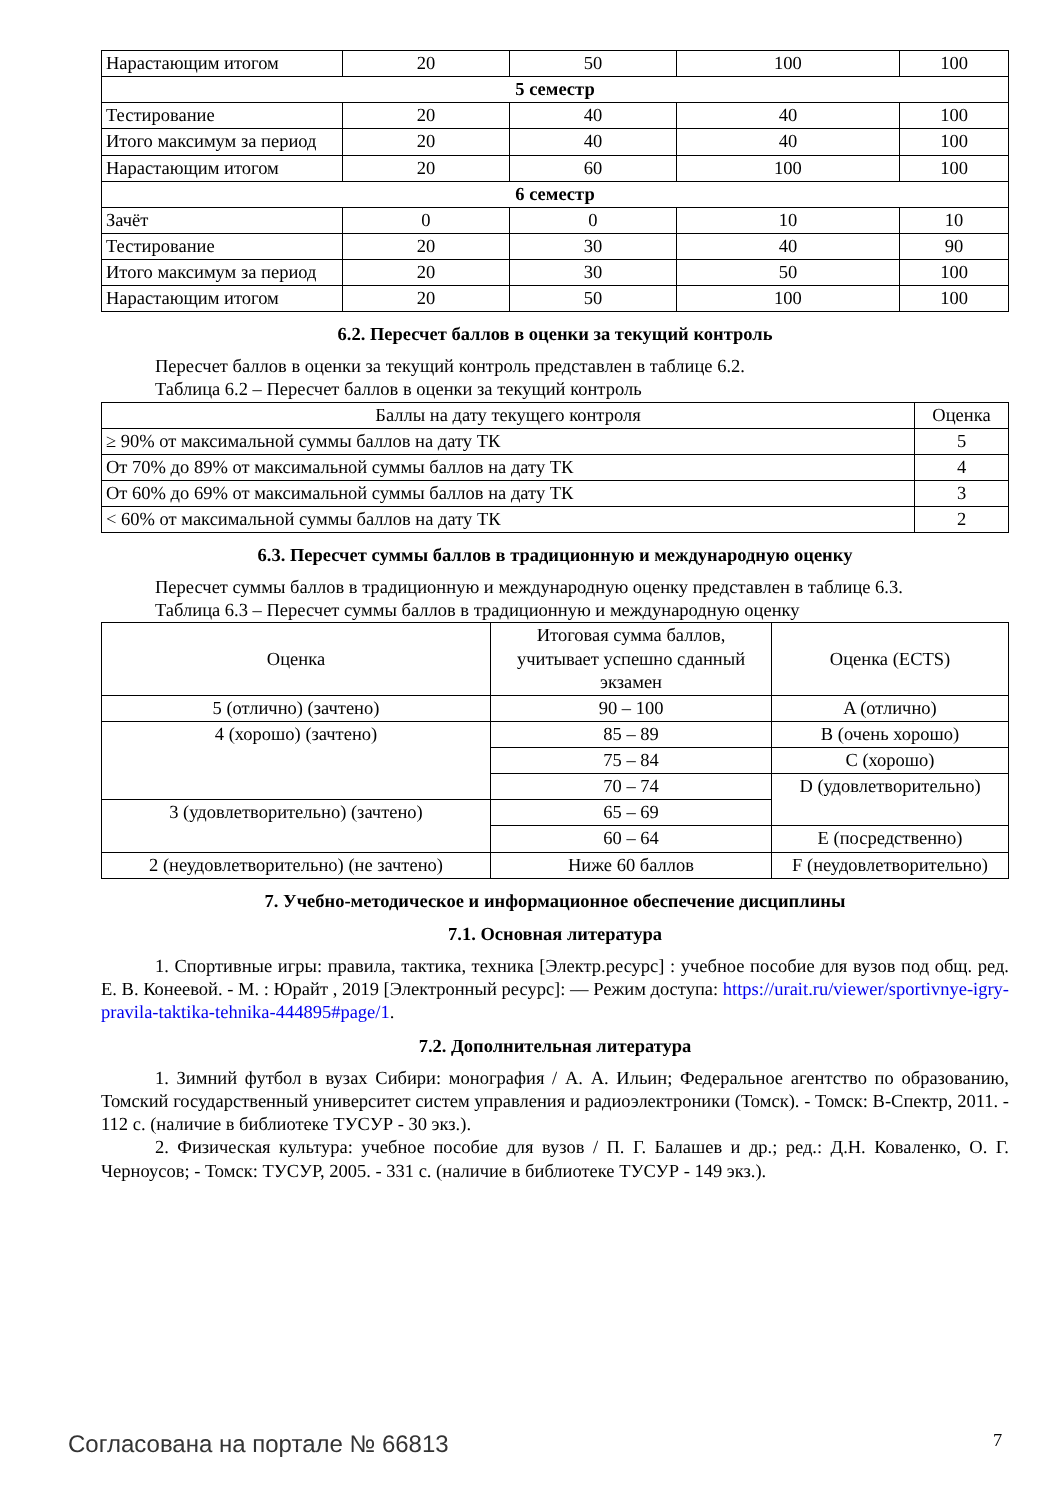| Нарастающим итогом | 20 | 50 | 100 | 100 |
| 5 семестр | | | | |
| Тестирование | 20 | 40 | 40 | 100 |
| Итого максимум за период | 20 | 40 | 40 | 100 |
| Нарастающим итогом | 20 | 60 | 100 | 100 |
| 6 семестр | | | | |
| Зачёт | 0 | 0 | 10 | 10 |
| Тестирование | 20 | 30 | 40 | 90 |
| Итого максимум за период | 20 | 30 | 50 | 100 |
| Нарастающим итогом | 20 | 50 | 100 | 100 |
6.2. Пересчет баллов в оценки за текущий контроль
Пересчет баллов в оценки за текущий контроль представлен в таблице 6.2.
Таблица 6.2 – Пересчет баллов в оценки за текущий контроль
| Баллы на дату текущего контроля | Оценка |
| --- | --- |
| ≥ 90% от максимальной суммы баллов на дату ТК | 5 |
| От 70% до 89% от максимальной суммы баллов на дату ТК | 4 |
| От 60% до 69% от максимальной суммы баллов на дату ТК | 3 |
| < 60% от максимальной суммы баллов на дату ТК | 2 |
6.3. Пересчет суммы баллов в традиционную и международную оценку
Пересчет суммы баллов в традиционную и международную оценку представлен в таблице 6.3.
Таблица 6.3 – Пересчет суммы баллов в традиционную и международную оценку
| Оценка | Итоговая сумма баллов, учитывает успешно сданный экзамен | Оценка (ECTS) |
| --- | --- | --- |
| 5 (отлично) (зачтено) | 90 – 100 | A (отлично) |
| 4 (хорошо) (зачтено) | 85 – 89 | B (очень хорошо) |
| | 75 – 84 | C (хорошо) |
| | 70 – 74 | D (удовлетворительно) |
| 3 (удовлетворительно) (зачтено) | 65 – 69 | |
| | 60 – 64 | E (посредственно) |
| 2 (неудовлетворительно) (не зачтено) | Ниже 60 баллов | F (неудовлетворительно) |
7. Учебно-методическое и информационное обеспечение дисциплины
7.1. Основная литература
1. Спортивные игры: правила, тактика, техника [Электр.ресурс] : учебное пособие для вузов под общ. ред. Е. В. Конеевой. - М. : Юрайт , 2019 [Электронный ресурс]: — Режим доступа: https://urait.ru/viewer/sportivnye-igry-pravila-taktika-tehnika-444895#page/1.
7.2. Дополнительная литература
1. Зимний футбол в вузах Сибири: монография / А. А. Ильин; Федеральное агентство по образованию, Томский государственный университет систем управления и радиоэлектроники (Томск). - Томск: В-Спектр, 2011. - 112 с. (наличие в библиотеке ТУСУР - 30 экз.).
2. Физическая культура: учебное пособие для вузов / П. Г. Балашев и др.; ред.: Д.Н. Коваленко, О. Г. Черноусов; - Томск: ТУСУР, 2005. - 331 с. (наличие в библиотеке ТУСУР - 149 экз.).
Согласована на портале № 66813 7